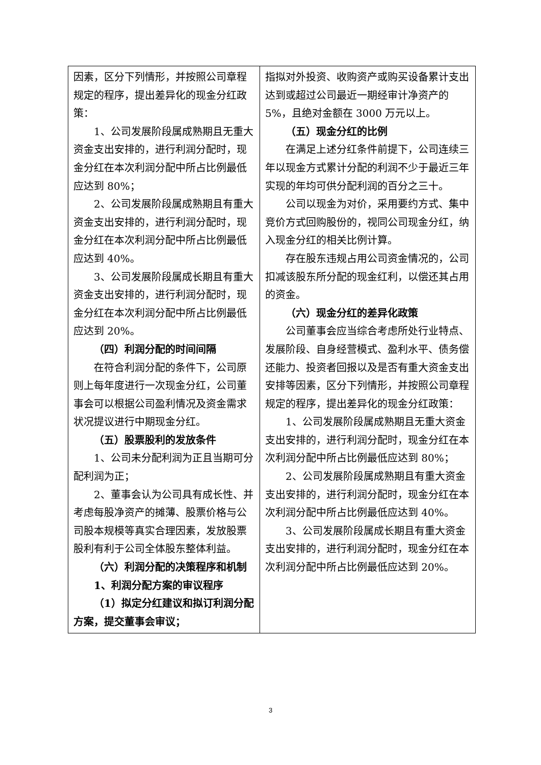| 因素，区分下列情形，并按照公司章程规定的程序，提出差异化的现金分红政策： 1、公司发展阶段属成熟期且无重大资金支出安排的，进行利润分配时，现金分红在本次利润分配中所占比例最低应达到 80%； 2、公司发展阶段属成熟期且有重大资金支出安排的，进行利润分配时，现金分红在本次利润分配中所占比例最低应达到 40%。 3、公司发展阶段属成长期且有重大资金支出安排的，进行利润分配时，现金分红在本次利润分配中所占比例最低应达到 20%。 （四）利润分配的时间间隔 在符合利润分配的条件下，公司原则上每年度进行一次现金分红，公司董事会可以根据公司盈利情况及资金需求状况提议进行中期现金分红。 （五）股票股利的发放条件 1、公司未分配利润为正且当期可分配利润为正； 2、董事会认为公司具有成长性、并考虑每股净资产的摊薄、股票价格与公司股本规模等真实合理因素，发放股票股利有利于公司全体股东整体利益。 （六）利润分配的决策程序和机制 1、利润分配方案的审议程序 （1）拟定分红建议和拟订利润分配方案，提交董事会审议； | 指拟对外投资、收购资产或购买设备累计支出达到或超过公司最近一期经审计净资产的 5%，且绝对金额在 3000 万元以上。 （五）现金分红的比例 在满足上述分红条件前提下，公司连续三年以现金方式累计分配的利润不少于最近三年实现的年均可供分配利润的百分之三十。 公司以现金为对价，采用要约方式、集中竞价方式回购股份的，视同公司现金分红，纳入现金分红的相关比例计算。 存在股东违规占用公司资金情况的，公司扣减该股东所分配的现金红利，以偿还其占用的资金。 （六）现金分红的差异化政策 公司董事会应当综合考虑所处行业特点、发展阶段、自身经营模式、盈利水平、债务偿还能力、投资者回报以及是否有重大资金支出安排等因素，区分下列情形，并按照公司章程规定的程序，提出差异化的现金分红政策： 1、公司发展阶段属成熟期且无重大资金支出安排的，进行利润分配时，现金分红在本次利润分配中所占比例最低应达到 80%； 2、公司发展阶段属成熟期且有重大资金支出安排的，进行利润分配时，现金分红在本次利润分配中所占比例最低应达到 40%。 3、公司发展阶段属成长期且有重大资金支出安排的，进行利润分配时，现金分红在本次利润分配中所占比例最低应达到 20%。 |
3